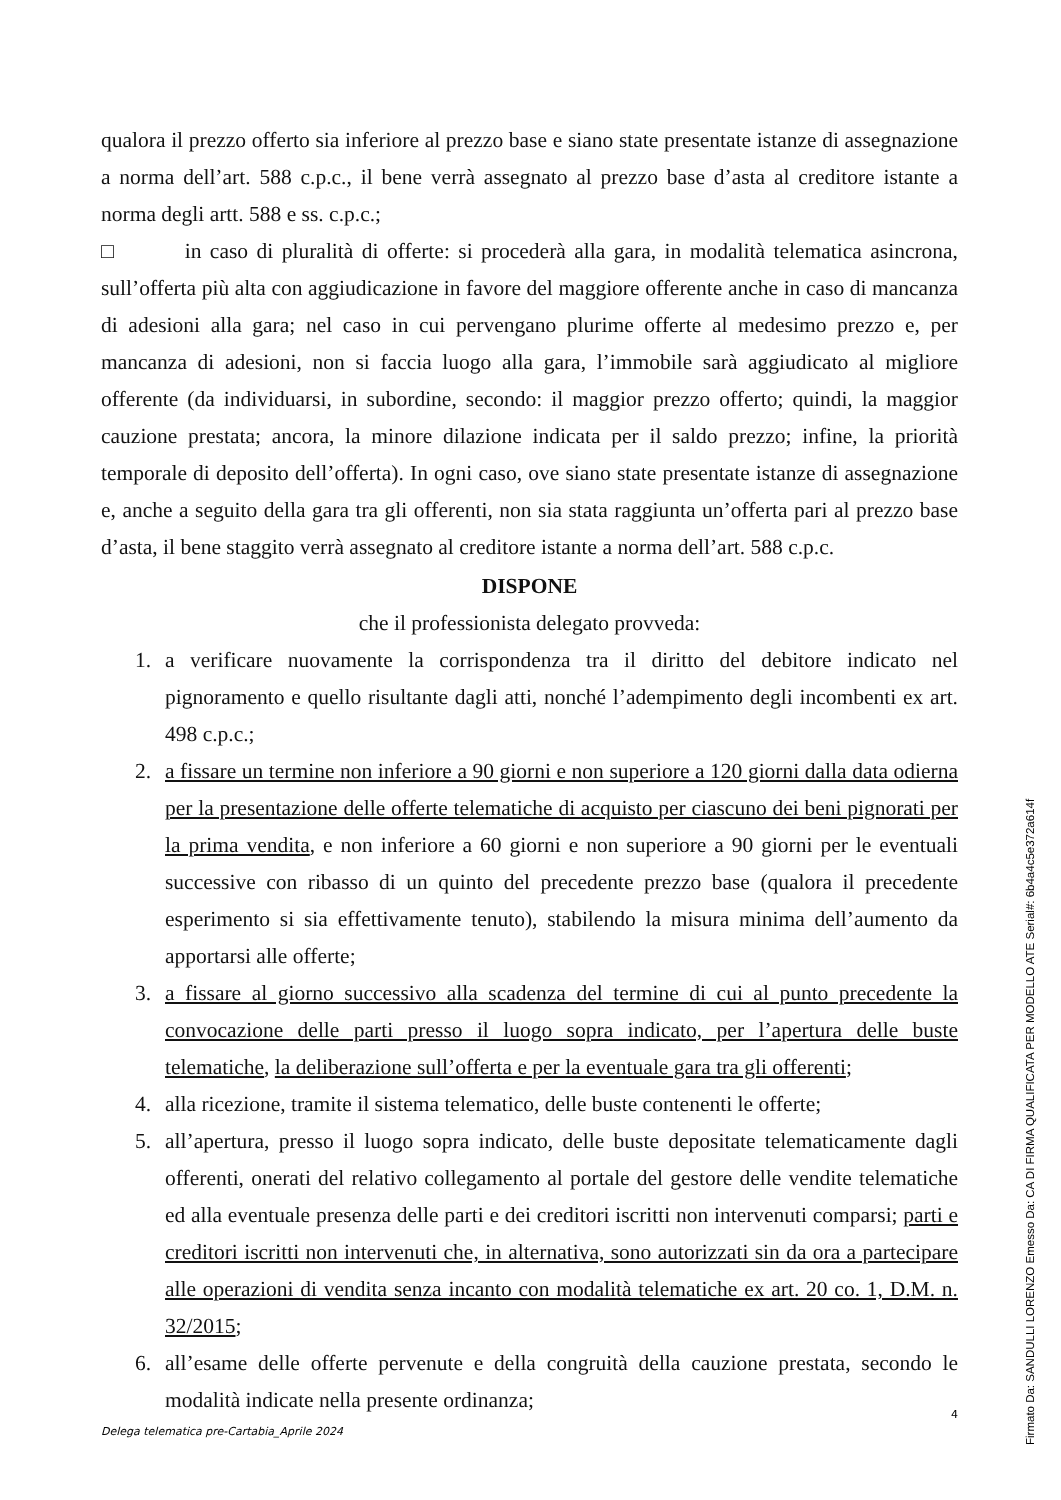qualora il prezzo offerto sia inferiore al prezzo base e siano state presentate istanze di assegnazione a norma dell’art. 588 c.p.c., il bene verrà assegnato al prezzo base d’asta al creditore istante a norma degli artt. 588 e ss. c.p.c.;
□ in caso di pluralità di offerte: si procederà alla gara, in modalità telematica asincrona, sull’offerta più alta con aggiudicazione in favore del maggiore offerente anche in caso di mancanza di adesioni alla gara; nel caso in cui pervengano plurime offerte al medesimo prezzo e, per mancanza di adesioni, non si faccia luogo alla gara, l’immobile sarà aggiudicato al migliore offerente (da individuarsi, in subordine, secondo: il maggior prezzo offerto; quindi, la maggior cauzione prestata; ancora, la minore dilazione indicata per il saldo prezzo; infine, la priorità temporale di deposito dell’offerta). In ogni caso, ove siano state presentate istanze di assegnazione e, anche a seguito della gara tra gli offerenti, non sia stata raggiunta un’offerta pari al prezzo base d’asta, il bene staggito verrà assegnato al creditore istante a norma dell’art. 588 c.p.c.
DISPONE
che il professionista delegato provveda:
1. a verificare nuovamente la corrispondenza tra il diritto del debitore indicato nel pignoramento e quello risultante dagli atti, nonché l’adempimento degli incombenti ex art. 498 c.p.c.;
2. a fissare un termine non inferiore a 90 giorni e non superiore a 120 giorni dalla data odierna per la presentazione delle offerte telematiche di acquisto per ciascuno dei beni pignorati per la prima vendita, e non inferiore a 60 giorni e non superiore a 90 giorni per le eventuali successive con ribasso di un quinto del precedente prezzo base (qualora il precedente esperimento si sia effettivamente tenuto), stabilendo la misura minima dell’aumento da apportarsi alle offerte;
3. a fissare al giorno successivo alla scadenza del termine di cui al punto precedente la convocazione delle parti presso il luogo sopra indicato, per l’apertura delle buste telematiche, la deliberazione sull’offerta e per la eventuale gara tra gli offerenti;
4. alla ricezione, tramite il sistema telematico, delle buste contenenti le offerte;
5. all’apertura, presso il luogo sopra indicato, delle buste depositate telematicamente dagli offerenti, onerati del relativo collegamento al portale del gestore delle vendite telematiche ed alla eventuale presenza delle parti e dei creditori iscritti non intervenuti comparsi; parti e creditori iscritti non intervenuti che, in alternativa, sono autorizzati sin da ora a partecipare alle operazioni di vendita senza incanto con modalità telematiche ex art. 20 co. 1, D.M. n. 32/2015;
6. all’esame delle offerte pervenute e della congruità della cauzione prestata, secondo le modalità indicate nella presente ordinanza;
4
Delega telematica pre-Cartabia_Aprile 2024
Firmato Da: SANDULLI LORENZO Emesso Da: CA DI FIRMA QUALIFICATA PER MODELLO ATE Serial#: 6b4a4c5e372a614f